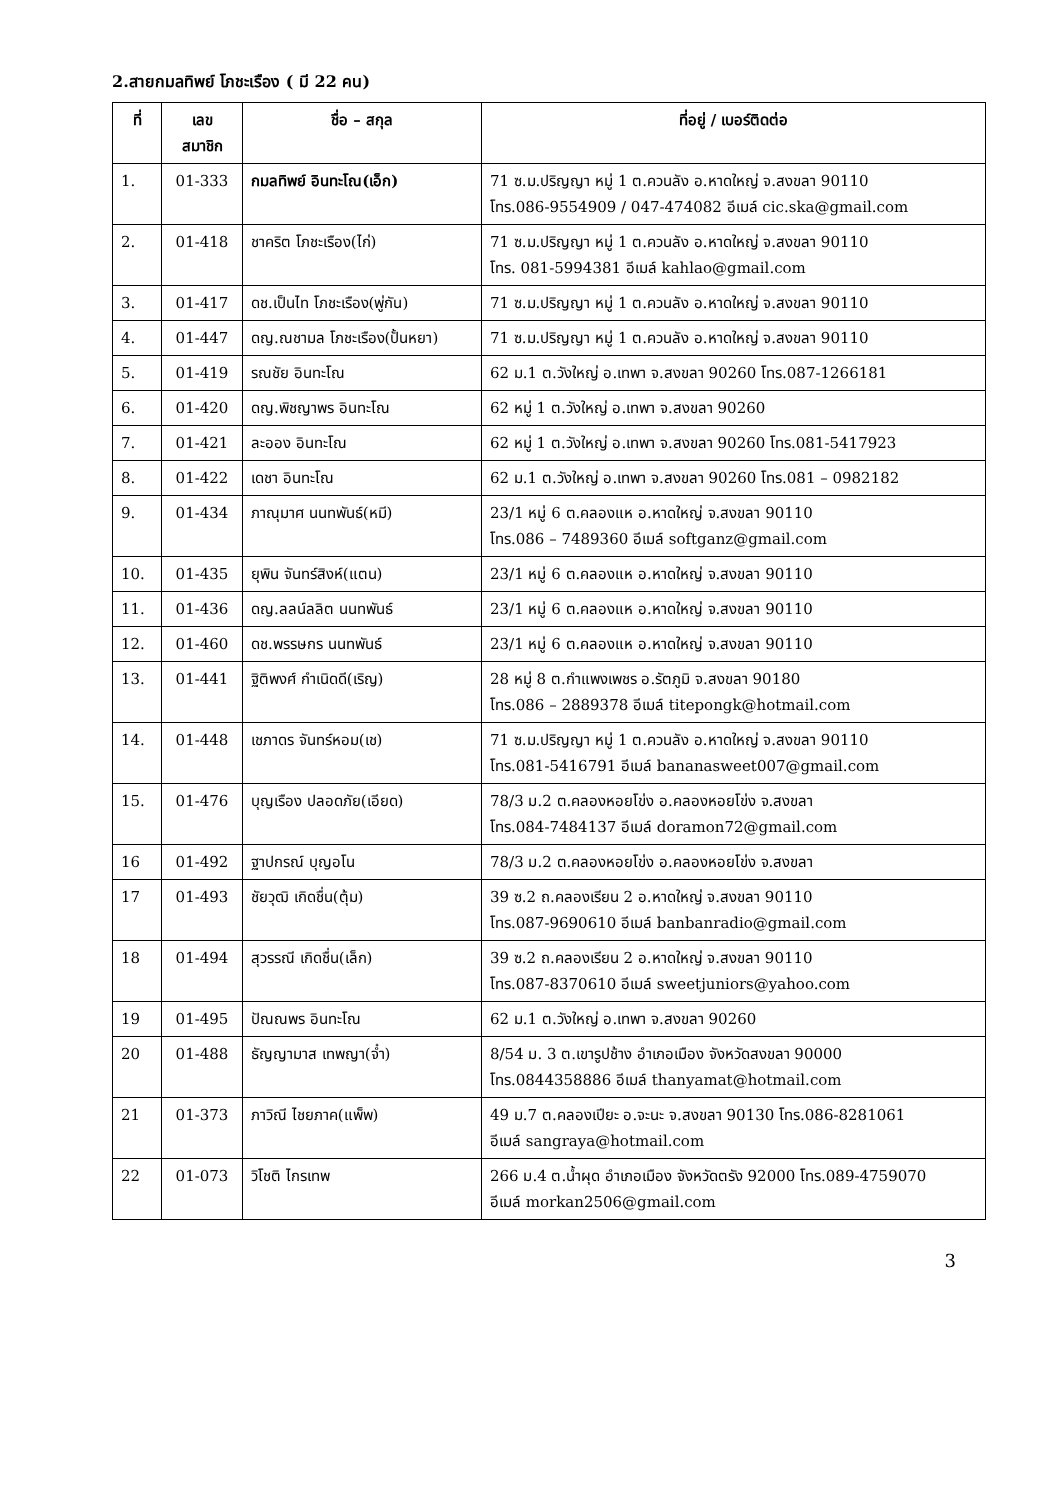2.สายกมลทิพย์ โภชะเรือง ( มี 22 คน)
| ที่ | เลข สมาชิก | ชื่อ – สกุล | ที่อยู่ / เบอร์ติดต่อ |
| --- | --- | --- | --- |
| 1. | 01-333 | กมลทิพย์ อินทะโณ(เอ็ก) | 71 ซ.ม.ปริญญา หมู่ 1 ต.ควนลัง อ.หาดใหญ่ จ.สงขลา 90110 โทร.086-9554909 / 047-474082 อีเมล์ cic.ska@gmail.com |
| 2. | 01-418 | ชาคริต โภชะเรือง(ไก่) | 71 ซ.ม.ปริญญา หมู่ 1 ต.ควนลัง อ.หาดใหญ่ จ.สงขลา 90110 โทร. 081-5994381 อีเมล์ kahlao@gmail.com |
| 3. | 01-417 | ดช.เป็นไท โภชะเรือง(พู่กัน) | 71 ซ.ม.ปริญญา หมู่ 1 ต.ควนลัง อ.หาดใหญ่ จ.สงขลา 90110 |
| 4. | 01-447 | ดญ.ณชามล โภชะเรือง(ปั้นหยา) | 71 ซ.ม.ปริญญา หมู่ 1 ต.ควนลัง อ.หาดใหญ่ จ.สงขลา 90110 |
| 5. | 01-419 | รณชัย อินทะโณ | 62 ม.1 ต.วังใหญ่ อ.เทพา จ.สงขลา 90260 โทร.087-1266181 |
| 6. | 01-420 | ดญ.พิชญาพร อินทะโณ | 62 หมู่ 1 ต.วังใหญ่ อ.เทพา จ.สงขลา 90260 |
| 7. | 01-421 | ละออง อินทะโณ | 62 หมู่ 1 ต.วังใหญ่ อ.เทพา จ.สงขลา 90260 โทร.081-5417923 |
| 8. | 01-422 | เดชา อินทะโณ | 62 ม.1 ต.วังใหญ่ อ.เทพา จ.สงขลา 90260 โทร.081 – 0982182 |
| 9. | 01-434 | ภาณุมาศ นนทพันธ์(หมี) | 23/1 หมู่ 6 ต.คลองแห อ.หาดใหญ่ จ.สงขลา 90110 โทร.086 – 7489360 อีเมล์ softganz@gmail.com |
| 10. | 01-435 | ยุพิน จันทร์สิงห์(แตน) | 23/1 หมู่ 6 ต.คลองแห อ.หาดใหญ่ จ.สงขลา 90110 |
| 11. | 01-436 | ดญ.ลลน์ลลิต นนทพันธ์ | 23/1 หมู่ 6 ต.คลองแห อ.หาดใหญ่ จ.สงขลา 90110 |
| 12. | 01-460 | ดช.พรรษกร นนทพันธ์ | 23/1 หมู่ 6 ต.คลองแห อ.หาดใหญ่ จ.สงขลา 90110 |
| 13. | 01-441 | ฐิติพงศ์ กำเนิดดี(เริญ) | 28 หมู่ 8 ต.กำแพงเพชร อ.รัตภูมิ จ.สงขลา 90180 โทร.086 – 2889378 อีเมล์ titepongk@hotmail.com |
| 14. | 01-448 | เชภาดร จันทร์หอม(เช) | 71 ซ.ม.ปริญญา หมู่ 1 ต.ควนลัง อ.หาดใหญ่ จ.สงขลา 90110 โทร.081-5416791 อีเมล์ bananasweet007@gmail.com |
| 15. | 01-476 | บุญเรือง ปลอดภัย(เอียด) | 78/3 ม.2 ต.คลองหอยโข่ง อ.คลองหอยโข่ง จ.สงขลา โทร.084-7484137 อีเมล์ doramon72@gmail.com |
| 16 | 01-492 | ฐาปกรณ์ บุญอโน | 78/3 ม.2 ต.คลองหอยโข่ง อ.คลองหอยโข่ง จ.สงขลา |
| 17 | 01-493 | ชัยวุฒิ เกิดชื่น(ตุ้ม) | 39 ซ.2 ถ.คลองเรียน 2 อ.หาดใหญ่ จ.สงขลา 90110 โทร.087-9690610 อีเมล์ banbanradio@gmail.com |
| 18 | 01-494 | สุวรรณี เกิดชื่น(เล็ก) | 39 ซ.2 ถ.คลองเรียน 2 อ.หาดใหญ่ จ.สงขลา 90110 โทร.087-8370610 อีเมล์ sweetjuniors@yahoo.com |
| 19 | 01-495 | ปัณณพร อินทะโณ | 62 ม.1 ต.วังใหญ่ อ.เทพา จ.สงขลา 90260 |
| 20 | 01-488 | ธัญญามาส เทพญา(จ๋ำ) | 8/54 ม. 3 ต.เขารูปช้าง อำเภอเมือง จังหวัดสงขลา 90000 โทร.0844358886 อีเมล์ thanyamat@hotmail.com |
| 21 | 01-373 | ภาวิณี ไชยภาค(แพ็พ) | 49 ม.7 ต.คลองเปียะ อ.จะนะ จ.สงขลา 90130 โทร.086-8281061 อีเมล์ sangraya@hotmail.com |
| 22 | 01-073 | วิโชติ ไกรเทพ | 266 ม.4 ต.น้ำผุด อำเภอเมือง จังหวัดตรัง 92000 โทร.089-4759070 อีเมล์ morkan2506@gmail.com |
3